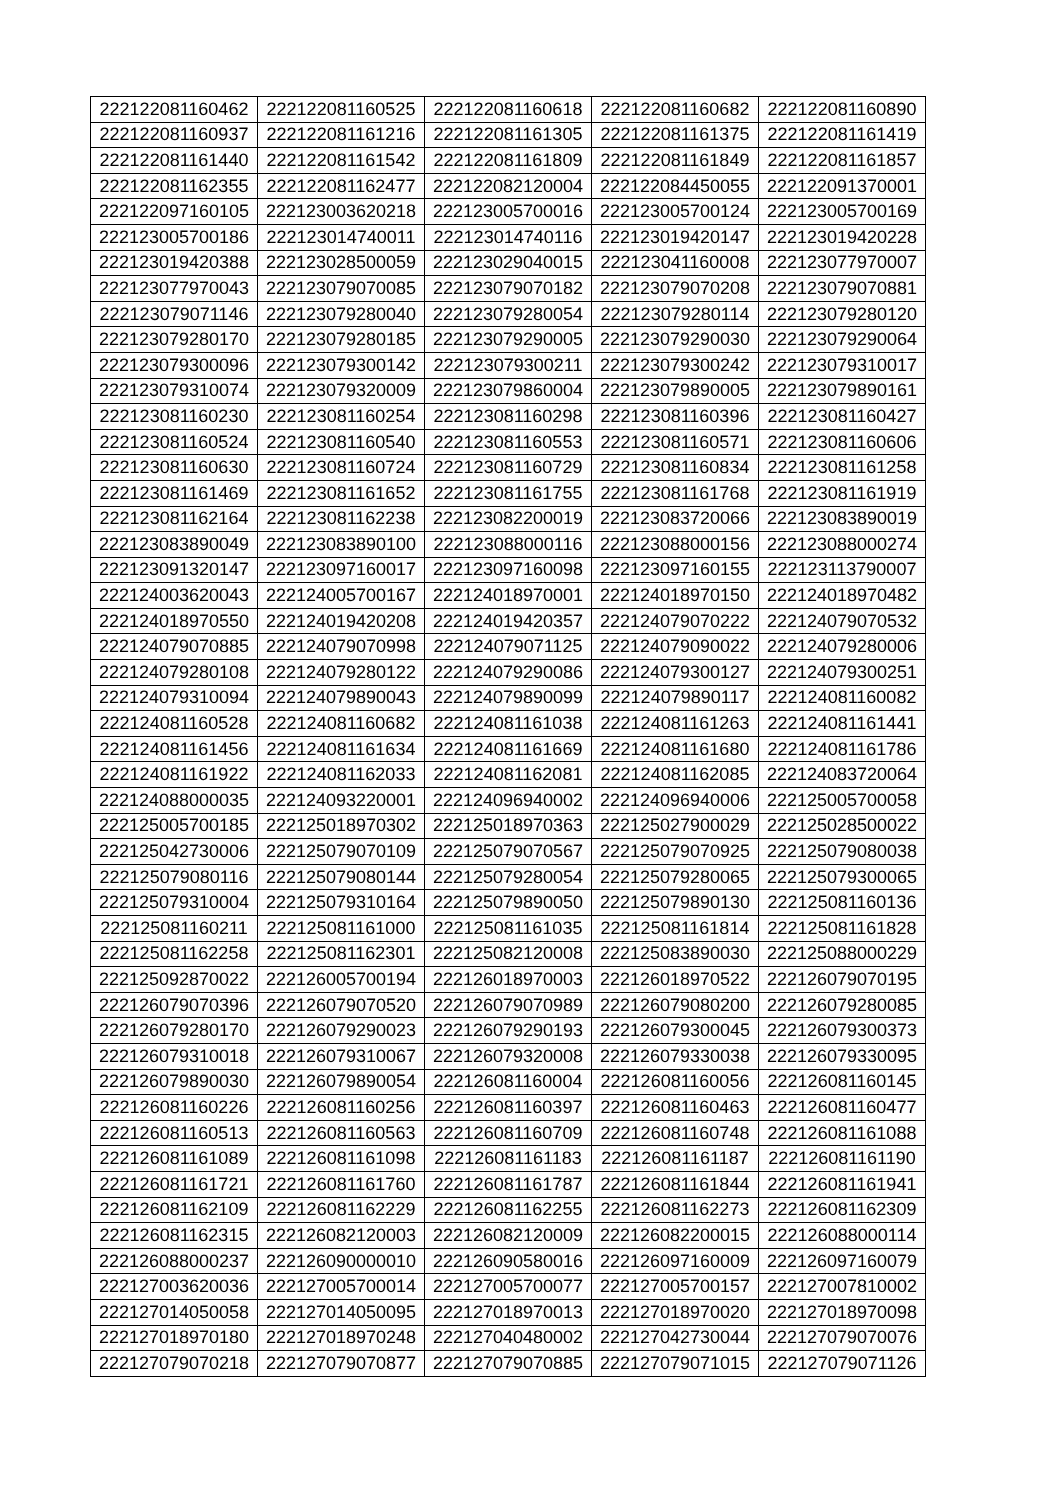| 222122081160462 | 222122081160525 | 222122081160618 | 222122081160682 | 222122081160890 |
| 222122081160937 | 222122081161216 | 222122081161305 | 222122081161375 | 222122081161419 |
| 222122081161440 | 222122081161542 | 222122081161809 | 222122081161849 | 222122081161857 |
| 222122081162355 | 222122081162477 | 222122082120004 | 222122084450055 | 222122091370001 |
| 222122097160105 | 222123003620218 | 222123005700016 | 222123005700124 | 222123005700169 |
| 222123005700186 | 222123014740011 | 222123014740116 | 222123019420147 | 222123019420228 |
| 222123019420388 | 222123028500059 | 222123029040015 | 222123041160008 | 222123077970007 |
| 222123077970043 | 222123079070085 | 222123079070182 | 222123079070208 | 222123079070881 |
| 222123079071146 | 222123079280040 | 222123079280054 | 222123079280114 | 222123079280120 |
| 222123079280170 | 222123079280185 | 222123079290005 | 222123079290030 | 222123079290064 |
| 222123079300096 | 222123079300142 | 222123079300211 | 222123079300242 | 222123079310017 |
| 222123079310074 | 222123079320009 | 222123079860004 | 222123079890005 | 222123079890161 |
| 222123081160230 | 222123081160254 | 222123081160298 | 222123081160396 | 222123081160427 |
| 222123081160524 | 222123081160540 | 222123081160553 | 222123081160571 | 222123081160606 |
| 222123081160630 | 222123081160724 | 222123081160729 | 222123081160834 | 222123081161258 |
| 222123081161469 | 222123081161652 | 222123081161755 | 222123081161768 | 222123081161919 |
| 222123081162164 | 222123081162238 | 222123082200019 | 222123083720066 | 222123083890019 |
| 222123083890049 | 222123083890100 | 222123088000116 | 222123088000156 | 222123088000274 |
| 222123091320147 | 222123097160017 | 222123097160098 | 222123097160155 | 222123113790007 |
| 222124003620043 | 222124005700167 | 222124018970001 | 222124018970150 | 222124018970482 |
| 222124018970550 | 222124019420208 | 222124019420357 | 222124079070222 | 222124079070532 |
| 222124079070885 | 222124079070998 | 222124079071125 | 222124079090022 | 222124079280006 |
| 222124079280108 | 222124079280122 | 222124079290086 | 222124079300127 | 222124079300251 |
| 222124079310094 | 222124079890043 | 222124079890099 | 222124079890117 | 222124081160082 |
| 222124081160528 | 222124081160682 | 222124081161038 | 222124081161263 | 222124081161441 |
| 222124081161456 | 222124081161634 | 222124081161669 | 222124081161680 | 222124081161786 |
| 222124081161922 | 222124081162033 | 222124081162081 | 222124081162085 | 222124083720064 |
| 222124088000035 | 222124093220001 | 222124096940002 | 222124096940006 | 222125005700058 |
| 222125005700185 | 222125018970302 | 222125018970363 | 222125027900029 | 222125028500022 |
| 222125042730006 | 222125079070109 | 222125079070567 | 222125079070925 | 222125079080038 |
| 222125079080116 | 222125079080144 | 222125079280054 | 222125079280065 | 222125079300065 |
| 222125079310004 | 222125079310164 | 222125079890050 | 222125079890130 | 222125081160136 |
| 222125081160211 | 222125081161000 | 222125081161035 | 222125081161814 | 222125081161828 |
| 222125081162258 | 222125081162301 | 222125082120008 | 222125083890030 | 222125088000229 |
| 222125092870022 | 222126005700194 | 222126018970003 | 222126018970522 | 222126079070195 |
| 222126079070396 | 222126079070520 | 222126079070989 | 222126079080200 | 222126079280085 |
| 222126079280170 | 222126079290023 | 222126079290193 | 222126079300045 | 222126079300373 |
| 222126079310018 | 222126079310067 | 222126079320008 | 222126079330038 | 222126079330095 |
| 222126079890030 | 222126079890054 | 222126081160004 | 222126081160056 | 222126081160145 |
| 222126081160226 | 222126081160256 | 222126081160397 | 222126081160463 | 222126081160477 |
| 222126081160513 | 222126081160563 | 222126081160709 | 222126081160748 | 222126081161088 |
| 222126081161089 | 222126081161098 | 222126081161183 | 222126081161187 | 222126081161190 |
| 222126081161721 | 222126081161760 | 222126081161787 | 222126081161844 | 222126081161941 |
| 222126081162109 | 222126081162229 | 222126081162255 | 222126081162273 | 222126081162309 |
| 222126081162315 | 222126082120003 | 222126082120009 | 222126082200015 | 222126088000114 |
| 222126088000237 | 222126090000010 | 222126090580016 | 222126097160009 | 222126097160079 |
| 222127003620036 | 222127005700014 | 222127005700077 | 222127005700157 | 222127007810002 |
| 222127014050058 | 222127014050095 | 222127018970013 | 222127018970020 | 222127018970098 |
| 222127018970180 | 222127018970248 | 222127040480002 | 222127042730044 | 222127079070076 |
| 222127079070218 | 222127079070877 | 222127079070885 | 222127079071015 | 222127079071126 |